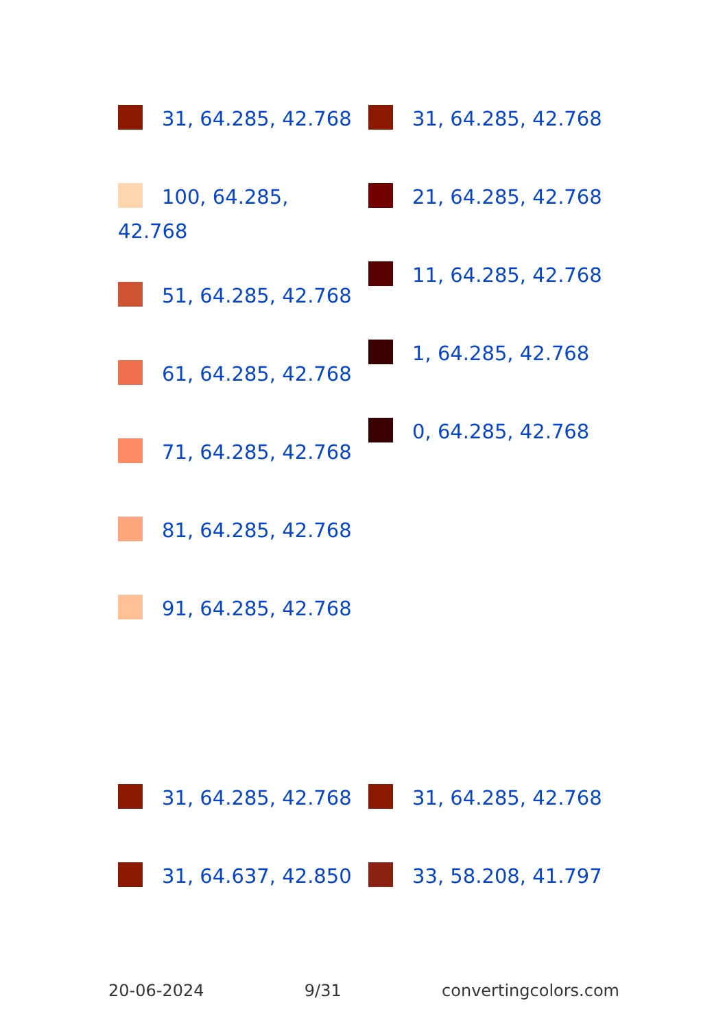31, 64.285, 42.768
100, 64.285, 42.768
51, 64.285, 42.768
61, 64.285, 42.768
71, 64.285, 42.768
81, 64.285, 42.768
91, 64.285, 42.768
31, 64.285, 42.768
21, 64.285, 42.768
11, 64.285, 42.768
1, 64.285, 42.768
0, 64.285, 42.768
31, 64.285, 42.768
31, 64.637, 42.850
31, 64.285, 42.768
33, 58.208, 41.797
20-06-2024 9/31 convertingcolors.com